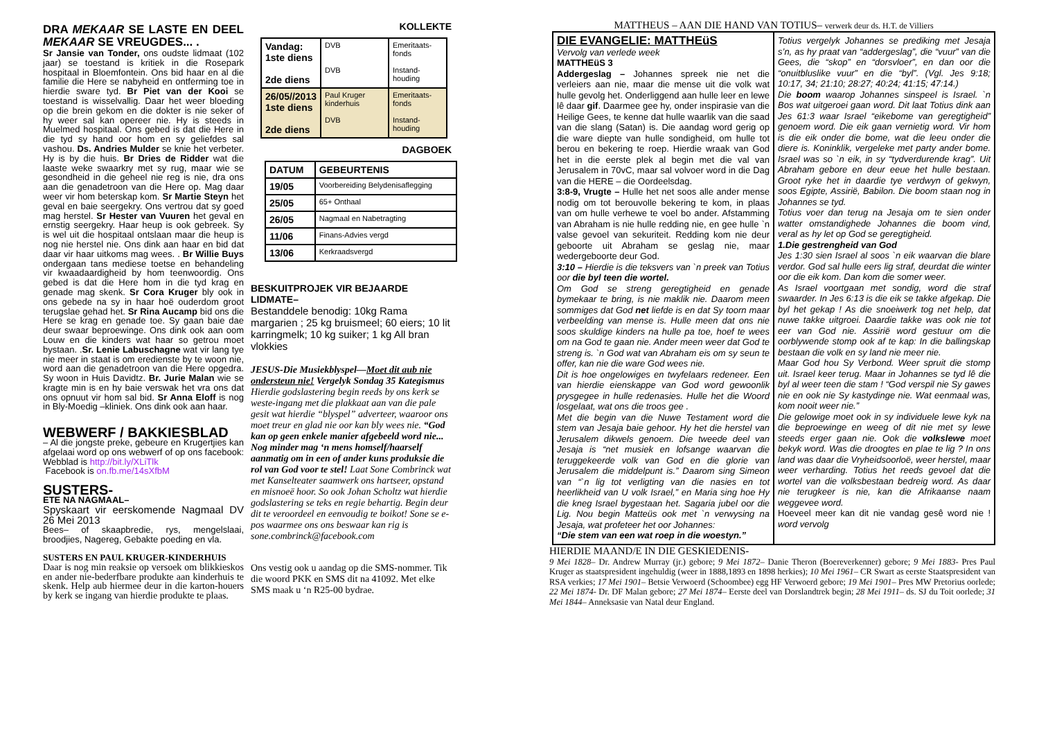DRA MEKAAR SE LASTE EN DEEL MEKAAR SE VREUGDES... .
Sr Jansie van Tonder, ons oudste lidmaat (102 jaar) se toestand is kritiek in die Rosepark hospitaal in Bloemfontein. Ons bid haar en al die familie die Here se nabyheid en ontferming toe in hierdie sware tyd. Br Piet van der Kooi se toestand is wisselvallig. Daar het weer bloeding op die brein gekom en die dokter is nie seker of hy weer sal kan opereer nie. Hy is steeds in Muelmed hospitaal. Ons gebed is dat die Here in die tyd sy hand oor hom en sy geliefdes sal vashou. Ds. Andries Mulder se knie het verbeter. Hy is by die huis. Br Dries de Ridder wat die laaste weke swaarkry met sy rug, maar wie se gesondheid in die geheel nie reg is nie, dra ons aan die genadetroon van die Here op. Mag daar weer vir hom beterskap kom. Sr Martie Steyn het geval en baie seergekry. Ons vertrou dat sy goed mag herstel. Sr Hester van Vuuren het geval en ernstig seergekry. Haar heup is ook gebreek. Sy is wel uit die hospitaal ontslaan maar die heup is nog nie herstel nie. Ons dink aan haar en bid dat daar vir haar uitkoms mag wees. . Br Willie Buys ondergaan tans mediese toetse en behandeling vir kwaadaardigheid by hom teenwoordig. Ons gebed is dat die Here hom in die tyd krag en genade mag skenk. Sr Cora Kruger bly ook in ons gebede na sy in haar hoë ouderdom groot terugslae gehad het. Sr Rina Aucamp bid ons die Here se krag en genade toe. Sy gaan baie dae deur swaar beproewinge. Ons dink ook aan oom Louw en die kinders wat haar so getrou moet bystaan. .Sr. Lenie Labuschagne wat vir lang tye nie meer in staat is om eredienste by te woon nie, word aan die genadetroon van die Here opgedra. Sy woon in Huis Davidtz. Br. Jurie Malan wie se kragte min is en hy baie verswak het vra ons dat ons opnuut vir hom sal bid. Sr Anna Eloff is nog in Bly-Moedig –kliniek. Ons dink ook aan haar.
WEBWERF / BAKKIESBLAD
– Al die jongste preke, gebeure en Krugertjies kan afgelaai word op ons webwerf of op ons facebook: Webblad is http://bit.ly/XLiTlk
Facebook is on.fb.me/14sXfbM
SUSTERS-
ETE NA NAGMAAL–
Spyskaart vir eerskomende Nagmaal DV 26 Mei 2013
Bees– of skaapbredie, rys, mengelslaai, broodjies, Nagereg, Gebakte poeding en vla.
SUSTERS EN PAUL KRUGER-KINDERHUIS
Daar is nog min reaksie op versoek om blikkieskos en ander nie-bederfbare produkte aan kinderhuis te skenk. Help aub hiermee deur in die karton-houers by kerk se ingang van hierdie produkte te plaas.
KOLLEKTE
| Vandag: 1ste diens 2de diens | DVB DVB | Emeritaats-fonds Instand-houding |
| 26/05//2013 1ste diens 2de diens | Paul Kruger kinderhuis DVB | Emeritaats-fonds Instand-houding |
DAGBOEK
| DATUM | GEBEURTENIS |
| --- | --- |
| 19/05 | Voorbereiding Belydenisaflegging |
| 25/05 | 65+ Onthaal |
| 26/05 | Nagmaal en Nabetragting |
| 11/06 | Finans-Advies vergd |
| 13/06 | Kerkraadsvergd |
BESKUITPROJEK VIR BEJAARDE LIDMATE–
Bestanddele benodig: 10kg Rama margarien ; 25 kg bruismeel; 60 eiers; 10 lit karringmelk; 10 kg suiker; 1 kg All bran vlokkies
JESUS-Die Musiekblyspel—Moet dit aub nie ondersteun nie! Vergelyk Sondag 35 Kategismus
Hierdie godslastering begin reeds by ons kerk se weste-ingang met die plakkaat aan van die pale gesit wat hierdie “blyspel” adverteer, waaroor ons moet treur en glad nie oor kan bly wees nie. “God kan op geen enkele manier afgebeeld word nie... Nog minder mag ‘n mens homself/haarself aanmatig om in een of ander kuns produksie die rol van God voor te stel! Laat Sone Combrinck wat met Kanselteater saamwerk ons hartseer, opstand en misnoeë hoor. So ook Johan Scholtz wat hierdie godslastering se teks en regie behartig. Begin deur dit te veroordeel en eenvoudig te boikot! Sone se e-pos waarmee ons ons beswaar kan rig is sone.combrinck@facebook.com
Ons vestig ook u aandag op die SMS-nommer. Tik die woord PKK en SMS dit na 41092. Met elke SMS maak u ‘n R25-00 bydrae.
MATTHEUS – AAN DIE HAND VAN TOTIUS– verwerk deur ds. H.T. de Villiers
DIE EVANGELIE: MATTHEüS
Vervolg van verlede week
MATTHEüS 3
Addergeslag – Johannes spreek nie net die verleiers aan nie, maar die mense uit die volk wat hulle gevolg het. Onderliggend aan hulle leer en lewe lê daar gif. Daarmee gee hy, onder inspirasie van die Heilige Gees, te kenne dat hulle waarlik van die saad van die slang (Satan) is. Die aandag word gerig op die ware diepte van hulle sondigheid, om hulle tot berou en bekering te roep. Hierdie wraak van God het in die eerste plek al begin met die val van Jerusalem in 70vC, maar sal volvoer word in die Dag van die HERE – die Oordeelsdag.
3:8-9, Vrugte – Hulle het net soos alle ander mense nodig om tot berouvolle bekering te kom, in plaas van om hulle verhewe te voel bo ander. Afstamming van Abraham is nie hulle redding nie, en gee hulle `n valse gevoel van sekuriteit. Redding kom nie deur geboorte uit Abraham se geslag nie, maar wedergeboorte deur God.
3:10 – Hierdie is die teksvers van `n preek van Totius oor die byl teen die wortel.
Om God se streng geregtigheid en genade bymekaar te bring, is nie maklik nie. Daarom meen sommiges dat God net liefde is en dat Sy toorn maar verbeelding van mense is. Hulle meen dat ons nie soos skuldige kinders na hulle pa toe, hoef te wees om na God te gaan nie. Ander meen weer dat God te streng is. `n God wat van Abraham eis om sy seun te offer, kan nie die ware God wees nie.
Dit is hoe ongelowiges en twyfelaars redeneer. Een van hierdie eienskappe van God word gewoonlik prysgegee in hulle redenasies. Hulle het die Woord losgelaat, wat ons die troos gee .
Met die begin van die Nuwe Testament word die stem van Jesaja baie gehoor. Hy het die herstel van Jerusalem dikwels genoem. Die tweede deel van Jesaja is “net musiek en lofsange waarvan die teruggekeerde volk van God en die glorie van Jerusalem die middelpunt is.” Daarom sing Simeon van “`n lig tot verligting van die nasies en tot heerlikheid van U volk Israel,” en Maria sing hoe Hy die kneg Israel bygestaan het. Sagaria jubel oor die Lig. Nou begin Matteüs ook met `n verwysing na Jesaja, wat profeteer het oor Johannes:
“Die stem van een wat roep in die woestyn.”
Totius vergelyk Johannes se prediking met Jesaja s’n, as hy praat van “addergeslag”, die “vuur” van die Gees, die “skop” en “dorsvloer”, en dan oor die “onuitbluslike vuur” en die “byl”. (Vgl. Jes 9:18; 10:17, 34; 21:10; 28:27; 40:24; 41:15; 47:14.)
Die boom waarop Johannes sinspeel is Israel. `n Bos wat uitgeroei gaan word. Dit laat Totius dink aan Jes 61:3 waar Israel “eikebome van geregtigheid” genoem word. Die eik gaan vernietig word. Vir hom is die eik onder die bome, wat die leeu onder die diere is. Koninklik, vergeleke met party ander bome. Israel was so `n eik, in sy “tydverdurende krag”. Uit Abraham gebore en deur eeue het hulle bestaan. Groot ryke het in daardie tye verdwyn of gekwyn, soos Egipte, Assirië, Babilon. Die boom staan nog in Johannes se tyd.
Totius voer dan terug na Jesaja om te sien onder watter omstandighede Johannes die boom vind, veral as hy let op God se geregtigheid.
1.Die gestrengheid van God
Jes 1:30 sien Israel al soos `n eik waarvan die blare verdor. God sal hulle eers lig straf, deurdat die winter oor die eik kom. Dan kom die somer weer.
As Israel voortgaan met sondig, word die straf swaarder. In Jes 6:13 is die eik se takke afgekap. Die byl het gekap ! As die snoeiwerk tog net help, dat nuwe takke uitgroei. Daardie takke was ook nie tot eer van God nie. Assirië word gestuur om die oorblywende stomp ook af te kap: In die ballingskap bestaan die volk en sy land nie meer nie.
Maar God hou Sy Verbond. Weer spruit die stomp uit. Israel keer terug. Maar in Johannes se tyd lê die byl al weer teen die stam ! “God verspil nie Sy gawes nie en ook nie Sy kastydinge nie. Wat eenmaal was, kom nooit weer nie.”
Die gelowige moet ook in sy individuele lewe kyk na die beproewinge en weeg of dit nie met sy lewe steeds erger gaan nie. Ook die volkslewe moet bekyk word. Was die droogtes en plae te lig ? In ons land was daar die Vryheidsoorloë, weer herstel, maar weer verharding. Totius het reeds gevoel dat die wortel van die volksbestaan bedreig word. As daar nie terugkeer is nie, kan die Afrikaanse naam weggevee word.
Hoeveel meer kan dit nie vandag gesê word nie ! word vervolg
HIERDIE MAAND/E IN DIE GESKIEDENIS-
9 Mei 1828– Dr. Andrew Murray (jr.) gebore; 9 Mei 1872– Danie Theron (Boereverkenner) gebore; 9 Mei 1883- Pres Paul Kruger as staatspresident ingehuldig (weer in 1888,1893 en 1898 herkies); 10 Mei 1961– CR Swart as eerste Staatspresident van RSA verkies; 17 Mei 1901– Betsie Verwoerd (Schoombee) egg HF Verwoerd gebore; 19 Mei 1901– Pres MW Pretorius oorlede; 22 Mei 1874- Dr. DF Malan gebore; 27 Mei 1874– Eerste deel van Dorslandtrek begin; 28 Mei 1911– ds. SJ du Toit oorlede; 31 Mei 1844– Anneksasie van Natal deur England.